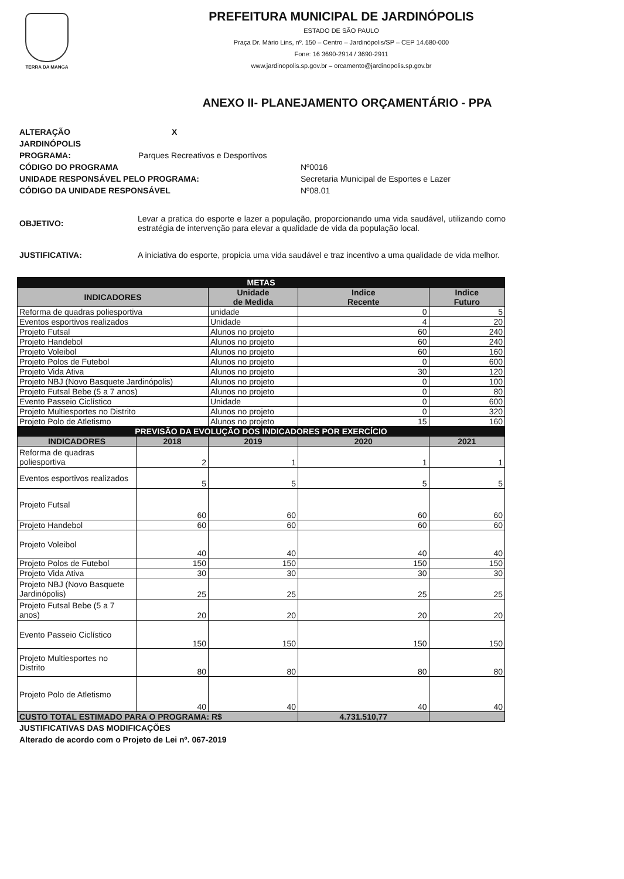TERRA DA MANGA
PREFEITURA MUNICIPAL DE JARDINÓPOLIS
ESTADO DE SÃO PAULO
Praça Dr. Mário Lins, nº. 150 – Centro – Jardinópolis/SP – CEP 14.680-000
Fone: 16 3690-2914 / 3690-2911
www.jardinopolis.sp.gov.br – orcamento@jardinopolis.sp.gov.br
ANEXO II- PLANEJAMENTO ORÇAMENTÁRIO - PPA
ALTERAÇÃO X
JARDINÓPOLIS
PROGRAMA: Parques Recreativos e Desportivos
CÓDIGO DO PROGRAMA Nº0016
UNIDADE RESPONSÁVEL PELO PROGRAMA: Secretaria Municipal de Esportes e Lazer
CÓDIGO DA UNIDADE RESPONSÁVEL Nº08.01
OBJETIVO: Levar a pratica do esporte e lazer a população, proporcionando uma vida saudável, utilizando como estratégia de intervenção para elevar a qualidade de vida da população local.
JUSTIFICATIVA: A iniciativa do esporte, propicia uma vida saudável e traz incentivo a uma qualidade de vida melhor.
| METAS | | | | |
| INDICADORES | | Unidade de Medida | Indice Recente | Indice Futuro |
| Reforma de quadras poliesportiva | | unidade | 0 | 5 |
| Eventos esportivos realizados | | Unidade | 4 | 20 |
| Projeto Futsal | | Alunos no projeto | 60 | 240 |
| Projeto Handebol | | Alunos no projeto | 60 | 240 |
| Projeto Voleibol | | Alunos no projeto | 60 | 160 |
| Projeto Polos de Futebol | | Alunos no projeto | 0 | 600 |
| Projeto Vida Ativa | | Alunos no projeto | 30 | 120 |
| Projeto NBJ (Novo Basquete Jardinópolis) | | Alunos no projeto | 0 | 100 |
| Projeto Futsal Bebe (5 a 7 anos) | | Alunos no projeto | 0 | 80 |
| Evento Passeio Ciclístico | | Unidade | 0 | 600 |
| Projeto Multiesportes no Distrito | | Alunos no projeto | 0 | 320 |
| Projeto Polo de Atletismo | | Alunos no projeto | 15 | 160 |
| PREVISÃO DA EVOLUÇÃO DOS INDICADORES POR EXERCÍCIO | | | | |
| INDICADORES | 2018 | 2019 | 2020 | 2021 |
| Reforma de quadras poliesportiva | 2 | 1 | 1 | 1 |
| Eventos esportivos realizados | 5 | 5 | 5 | 5 |
| Projeto Futsal | 60 | 60 | 60 | 60 |
| Projeto Handebol | 60 | 60 | 60 | 60 |
| Projeto Voleibol | 40 | 40 | 40 | 40 |
| Projeto Polos de Futebol | 150 | 150 | 150 | 150 |
| Projeto Vida Ativa | 30 | 30 | 30 | 30 |
| Projeto NBJ (Novo Basquete Jardinópolis) | 25 | 25 | 25 | 25 |
| Projeto Futsal Bebe (5 a 7 anos) | 20 | 20 | 20 | 20 |
| Evento Passeio Ciclístico | 150 | 150 | 150 | 150 |
| Projeto Multiesportes no Distrito | 80 | 80 | 80 | 80 |
| Projeto Polo de Atletismo | 40 | 40 | 40 | 40 |
| CUSTO TOTAL ESTIMADO PARA O PROGRAMA: R$ | | | 4.731.510,77 | |
JUSTIFICATIVAS DAS MODIFICAÇÕES
Alterado de acordo com o Projeto de Lei nº. 067-2019